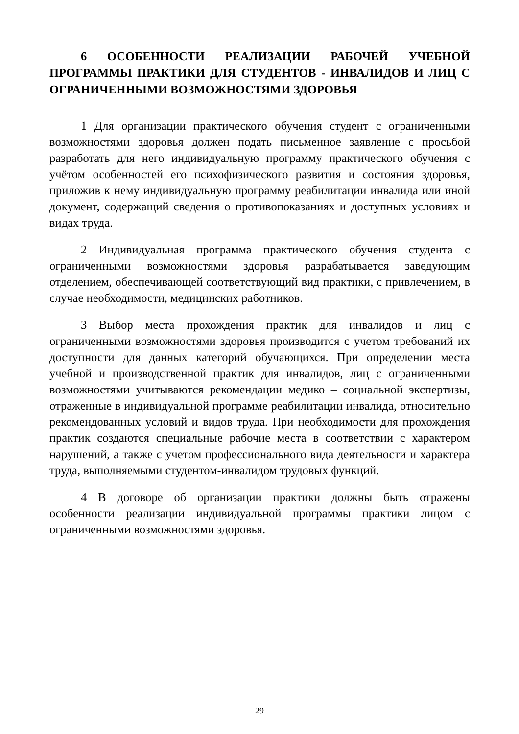6 ОСОБЕННОСТИ РЕАЛИЗАЦИИ РАБОЧЕЙ УЧЕБНОЙ ПРОГРАММЫ ПРАКТИКИ ДЛЯ СТУДЕНТОВ - ИНВАЛИДОВ И ЛИЦ С ОГРАНИЧЕННЫМИ ВОЗМОЖНОСТЯМИ ЗДОРОВЬЯ
1 Для организации практического обучения студент с ограниченными возможностями здоровья должен подать письменное заявление с просьбой разработать для него индивидуальную программу практического обучения с учётом особенностей его психофизического развития и состояния здоровья, приложив к нему индивидуальную программу реабилитации инвалида или иной документ, содержащий сведения о противопоказаниях и доступных условиях и видах труда.
2 Индивидуальная программа практического обучения студента с ограниченными возможностями здоровья разрабатывается заведующим отделением, обеспечивающей соответствующий вид практики, с привлечением, в случае необходимости, медицинских работников.
3 Выбор места прохождения практик для инвалидов и лиц с ограниченными возможностями здоровья производится с учетом требований их доступности для данных категорий обучающихся. При определении места учебной и производственной практик для инвалидов, лиц с ограниченными возможностями учитываются рекомендации медико – социальной экспертизы, отраженные в индивидуальной программе реабилитации инвалида, относительно рекомендованных условий и видов труда. При необходимости для прохождения практик создаются специальные рабочие места в соответствии с характером нарушений, а также с учетом профессионального вида деятельности и характера труда, выполняемыми студентом-инвалидом трудовых функций.
4 В договоре об организации практики должны быть отражены особенности реализации индивидуальной программы практики лицом с ограниченными возможностями здоровья.
29